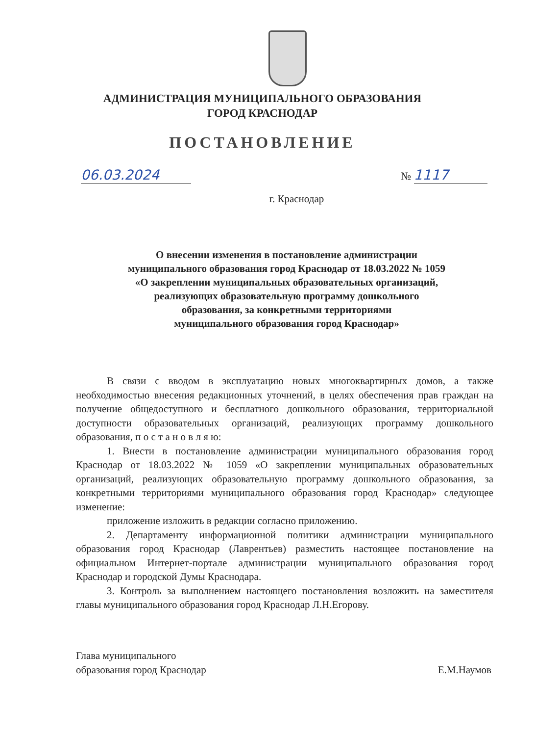АДМИНИСТРАЦИЯ МУНИЦИПАЛЬНОГО ОБРАЗОВАНИЯ
ГОРОД КРАСНОДАР
ПОСТАНОВЛЕНИЕ
06.03.2024 № 1117
г. Краснодар
О внесении изменения в постановление администрации
муниципального образования город Краснодар от 18.03.2022 № 1059
«О закреплении муниципальных образовательных организаций,
реализующих образовательную программу дошкольного
образования, за конкретными территориями
муниципального образования город Краснодар»
В связи с вводом в эксплуатацию новых многоквартирных домов, а также необходимостью внесения редакционных уточнений, в целях обеспечения прав граждан на получение общедоступного и бесплатного дошкольного образования, территориальной доступности образовательных организаций, реализующих программу дошкольного образования, п о с т а н о в л я ю:
1. Внести в постановление администрации муниципального образования город Краснодар от 18.03.2022 № 1059 «О закреплении муниципальных образовательных организаций, реализующих образовательную программу дошкольного образования, за конкретными территориями муниципального образования город Краснодар» следующее изменение:
приложение изложить в редакции согласно приложению.
2. Департаменту информационной политики администрации муниципального образования город Краснодар (Лаврентьев) разместить настоящее постановление на официальном Интернет-портале администрации муниципального образования город Краснодар и городской Думы Краснодара.
3. Контроль за выполнением настоящего постановления возложить на заместителя главы муниципального образования город Краснодар Л.Н.Егорову.
Глава муниципального
образования город Краснодар
Е.М.Наумов